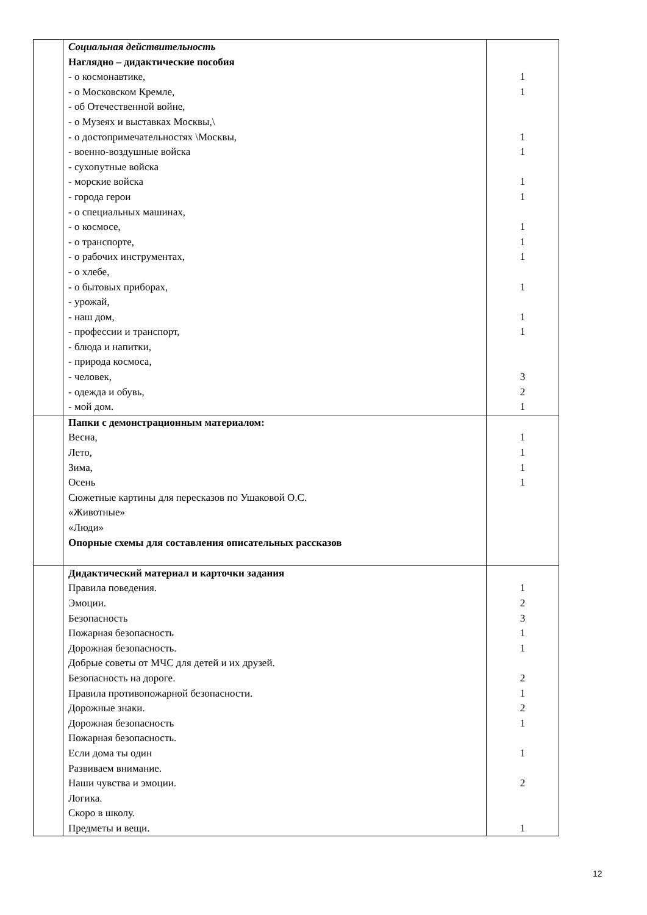| | Социальная действительность Наглядно – дидактические пособия - о космонавтике, - о Московском Кремле, - об Отечественной войне, - о Музеях и выставках Москвы,\ - о достопримечательностях \Москвы, - военно-воздушные войска - сухопутные войска - морские войска - города герои - о специальных машинах, - о космосе, - о транспорте, - о рабочих инструментах, - о хлебе, - о бытовых приборах, - урожай, - наш дом, - профессии и транспорт, - блюда и напитки, - природа космоса, - человек, - одежда и обувь, - мой дом. | 1 1 1 1 1 1 1 1 1 1 1 1 3 2 1 |
| | Папки с демонстрационным материалом: Весна, Лето, Зима, Осень Сюжетные картины для пересказов по Ушаковой О.С. «Животные» «Люди» Опорные схемы для составления описательных рассказов | 1 1 1 1 |
| | Дидактический материал и карточки задания Правила поведения. Эмоции. Безопасность Пожарная безопасность Дорожная безопасность. Добрые советы от МЧС для детей и их друзей. Безопасность на дороге. Правила противопожарной безопасности. Дорожные знаки. Дорожная безопасность Пожарная безопасность. Если дома ты один Развиваем внимание. Наши чувства и эмоции. Логика. Скоро в школу. Предметы и вещи. | 1 2 3 1 1 2 1 2 1 1 2 1 |
12